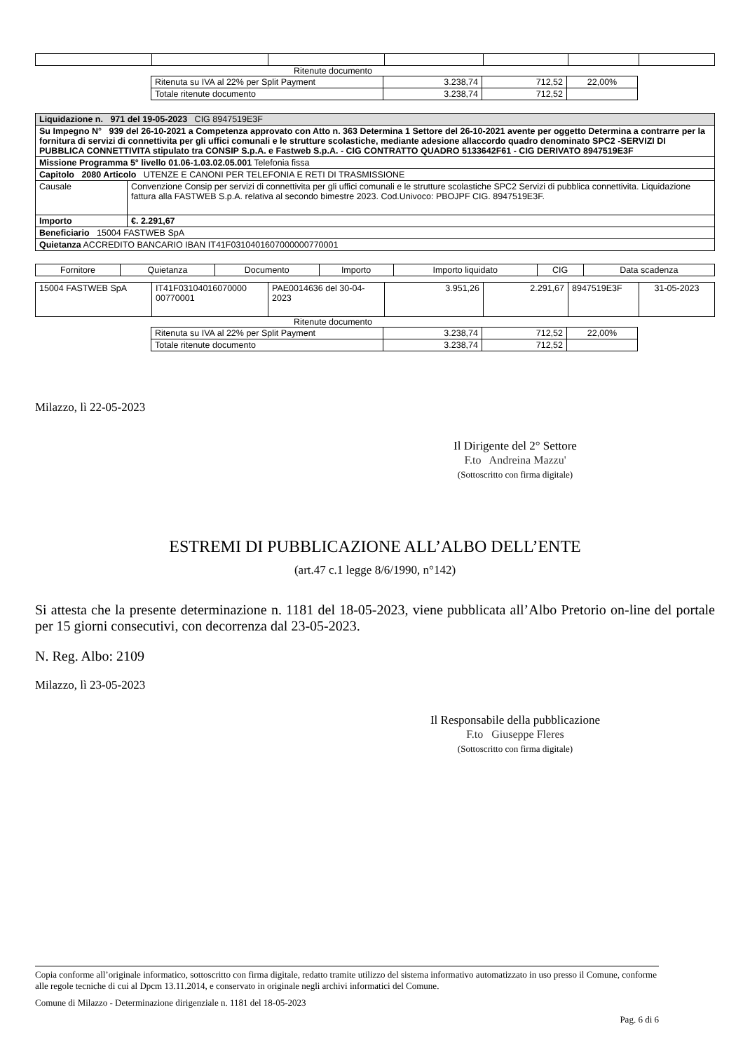Ritenute documento
| Ritenuta su IVA al 22% per Split Payment | 3.238,74 | 712,52 | 22,00% |
| Totale ritenute documento | 3.238,74 | 712,52 | |
| Liquidazione n. 971 del 19-05-2023 CIG 8947519E3F | |
| Su Impegno N° 939 del 26-10-2021 a Competenza approvato con Atto n. 363 Determina 1 Settore del 26-10-2021 avente per oggetto Determina a contrarre per la fornitura di servizi di connettivita per gli uffici comunali e le strutture scolastiche, mediante adesione allaccordo quadro denominato SPC2 -SERVIZI DI PUBBLICA CONNETTIVITA stipulato tra CONSIP S.p.A. e Fastweb S.p.A. - CIG CONTRATTO QUADRO 5133642F61 - CIG DERIVATO 8947519E3F | |
| Missione Programma 5° livello 01.06-1.03.02.05.001 Telefonia fissa | |
| Capitolo 2080 Articolo UTENZE E CANONI PER TELEFONIA E RETI DI TRASMISSIONE | |
| Causale | Convenzione Consip per servizi di connettivita per gli uffici comunali e le strutture scolastiche SPC2 Servizi di pubblica connettivita. Liquidazione fattura alla FASTWEB S.p.A. relativa al secondo bimestre 2023. Cod.Univoco: PBOJPF CIG. 8947519E3F. |
| Importo | €. 2.291,67 |
| Beneficiario 15004 FASTWEB SpA | |
| Quietanza ACCREDITO BANCARIO IBAN IT41F0310401607000000770001 | |
| Fornitore | Quietanza | Documento | Importo | Importo liquidato | CIG | Data scadenza |
| --- | --- | --- | --- | --- | --- | --- |
| 15004 FASTWEB SpA | IT41F03104016070000 00770001 | PAE0014636 del 30-04-2023 | 3.951,26 | 2.291,67 | 8947519E3F | 31-05-2023 |
Ritenute documento
| Ritenuta su IVA al 22% per Split Payment | 3.238,74 | 712,52 | 22,00% |
| Totale ritenute documento | 3.238,74 | 712,52 | |
Milazzo, lì 22-05-2023
Il Dirigente del 2° Settore
F.to Andreina Mazzu'
(Sottoscritto con firma digitale)
ESTREMI DI PUBBLICAZIONE ALL’ALBO DELL’ENTE
(art.47 c.1 legge 8/6/1990, n°142)
Si attesta che la presente determinazione n. 1181 del 18-05-2023, viene pubblicata all’Albo Pretorio on-line del portale per 15 giorni consecutivi, con decorrenza dal 23-05-2023.
N. Reg. Albo: 2109
Milazzo, lì 23-05-2023
Il Responsabile della pubblicazione
F.to Giuseppe Fleres
(Sottoscritto con firma digitale)
Copia conforme all’originale informatico, sottoscritto con firma digitale, redatto tramite utilizzo del sistema informativo automatizzato in uso presso il Comune, conforme alle regole tecniche di cui al Dpcm 13.11.2014, e conservato in originale negli archivi informatici del Comune.
Comune di Milazzo - Determinazione dirigenziale n. 1181 del 18-05-2023
Pag. 6 di 6